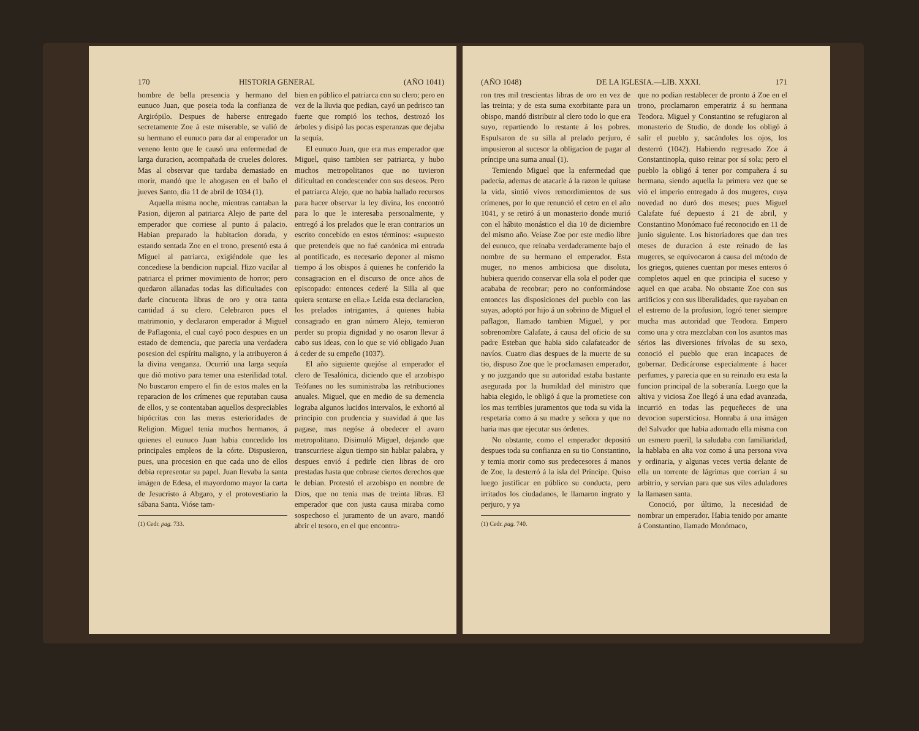170 HISTORIA GENERAL (AÑO 1041)
hombre de bella presencia y hermano del eunuco Juan, que poseia toda la confianza de Argirópilo. Despues de haberse entregado secretamente Zoe á este miserable, se valió de su hermano el eunuco para dar al emperador un veneno lento que le causó una enfermedad de larga duracion, acompañada de crueles dolores. Mas al observar que tardaba demasiado en morir, mandó que le ahogasen en el baño el jueves Santo, dia 11 de abril de 1034 (1).
Aquella misma noche, mientras cantaban la Pasion, dijeron al patriarca Alejo de parte del emperador que corriese al punto á palacio. Habian preparado la habitacion dorada, y estando sentada Zoe en el trono, presentó esta á Miguel al patriarca, exigiéndole que les concediese la bendicion nupcial. Hizo vacilar al patriarca el primer movimiento de horror; pero quedaron allanadas todas las dificultades con darle cincuenta libras de oro y otra tanta cantidad á su clero. Celebraron pues el matrimonio, y declararon emperador á Miguel de Paflagonia, el cual cayó poco despues en un estado de demencia, que parecia una verdadera posesion del espíritu maligno, y la atribuyeron á la divina venganza. Ocurrió una larga sequía que dió motivo para temer una esterilidad total. No buscaron empero el fin de estos males en la reparacion de los crímenes que reputaban causa de ellos, y se contentaban aquellos despreciables hipócritas con las meras esterioridades de Religion. Miguel tenia muchos hermanos, á quienes el eunuco Juan habia concedido los principales empleos de la córte. Dispusieron, pues, una procesion en que cada uno de ellos debia representar su papel. Juan llevaba la santa imágen de Edesa, el mayordomo mayor la carta de Jesucristo á Abgaro, y el protovestiario la sábana Santa. Vióse tam-
(1) Cedr. pag. 733.
bien en público el patriarca con su clero; pero en vez de la lluvia que pedian, cayó un pedrisco tan fuerte que rompió los techos, destrozó los árboles y disipó las pocas esperanzas que dejaba la sequía.
El eunuco Juan, que era mas emperador que Miguel, quiso tambien ser patriarca, y hubo muchos metropolitanos que no tuvieron dificultad en condescender con sus deseos. Pero el patriarca Alejo, que no habia hallado recursos para hacer observar la ley divina, los encontró para lo que le interesaba personalmente, y entregó á los prelados que le eran contrarios un escrito concebido en estos términos: «supuesto que pretendeis que no fué canónica mi entrada al pontificado, es necesario deponer al mismo tiempo á los obispos á quienes he conferido la consagracion en el discurso de once años de episcopado: entonces cederé la Silla al que quiera sentarse en ella.» Leida esta declaracion, los prelados intrigantes, á quienes habia consagrado en gran número Alejo, temieron perder su propia dignidad y no osaron llevar á cabo sus ideas, con lo que se vió obligado Juan á ceder de su empeño (1037).
El año siguiente quejóse al emperador el clero de Tesalónica, diciendo que el arzobispo Teófanes no les suministraba las retribuciones anuales. Miguel, que en medio de su demencia lograba algunos lucidos intervalos, le exhortó al principio con prudencia y suavidad á que las pagase, mas negóse á obedecer el avaro metropolitano. Disimuló Miguel, dejando que transcurriese algun tiempo sin hablar palabra, y despues envió á pedirle cien libras de oro prestadas hasta que cobrase ciertos derechos que le debian. Protestó el arzobispo en nombre de Dios, que no tenia mas de treinta libras. El emperador que con justa causa miraba como sospechoso el juramento de un avaro, mandó abrir el tesoro, en el que encontra-
(AÑO 1048) DE LA IGLESIA.—LIB. XXXI. 171
ron tres mil trescientas libras de oro en vez de las treinta; y de esta suma exorbitante para un obispo, mandó distribuir al clero todo lo que era suyo, repartiendo lo restante á los pobres. Espulsaron de su silla al prelado perjuro, é impusieron al sucesor la obligacion de pagar al príncipe una suma anual (1).
Temiendo Miguel que la enfermedad que padecia, ademas de atacarle á la razon le quitase la vida, sintió vivos remordimientos de sus crímenes, por lo que renunció el cetro en el año 1041, y se retiró á un monasterio donde murió con el hábito monástico el dia 10 de diciembre del mismo año. Veíase Zoe por este medio libre del eunuco, que reinaba verdaderamente bajo el nombre de su hermano el emperador. Esta muger, no menos ambiciosa que disoluta, hubiera querido conservar ella sola el poder que acababa de recobrar; pero no conformándose entonces las disposiciones del pueblo con las suyas, adoptó por hijo á un sobrino de Miguel el paflagon, llamado tambien Miguel, y por sobrenombre Calafate, á causa del oficio de su padre Esteban que habia sido calafateador de navíos. Cuatro dias despues de la muerte de su tio, dispuso Zoe que le proclamasen emperador, y no juzgando que su autoridad estaba bastante asegurada por la humildad del ministro que habia elegido, le obligó á que la prometiese con los mas terribles juramentos que toda su vida la respetaria como á su madre y señora y que no haria mas que ejecutar sus órdenes.
No obstante, como el emperador depositó despues toda su confianza en su tio Constantino, y temia morir como sus predecesores á manos de Zoe, la desterró á la isla del Príncipe. Quiso luego justificar en público su conducta, pero irritados los ciudadanos, le llamaron ingrato y perjuro, y ya
(1) Cedr. pag. 740.
que no podian restablecer de pronto á Zoe en el trono, proclamaron emperatriz á su hermana Teodora. Miguel y Constantino se refugiaron al monasterio de Studio, de donde los obligó á salir el pueblo y, sacándoles los ojos, los desterró (1042). Habiendo regresado Zoe á Constantinopla, quiso reinar por sí sola; pero el pueblo la obligó á tener por compañera á su hermana, siendo aquella la primera vez que se vió el imperio entregado á dos mugeres, cuya novedad no duró dos meses; pues Miguel Calafate fué depuesto á 21 de abril, y Constantino Monómaco fué reconocido en 11 de junio siguiente. Los historiadores que dan tres meses de duracion á este reinado de las mugeres, se equivocaron á causa del método de los griegos, quienes cuentan por meses enteros ó completos aquel en que principia el suceso y aquel en que acaba. No obstante Zoe con sus artificios y con sus liberalidades, que rayaban en el estremo de la profusion, logró tener siempre mucha mas autoridad que Teodora. Empero como una y otra mezclaban con los asuntos mas sérios las diversiones frívolas de su sexo, conoció el pueblo que eran incapaces de gobernar. Dedicáronse especialmente á hacer perfumes, y parecia que en su reinado era esta la funcion principal de la soberanía. Luego que la altiva y viciosa Zoe llegó á una edad avanzada, incurrió en todas las pequeñeces de una devocion supersticiosa. Honraba á una imágen del Salvador que habia adornado ella misma con un esmero pueril, la saludaba con familiaridad, la hablaba en alta voz como á una persona viva y ordinaria, y algunas veces vertia delante de ella un torrente de lágrimas que corrian á su arbitrio, y servian para que sus viles aduladores la llamasen santa.
Conoció, por último, la necesidad de nombrar un emperador. Habia tenido por amante á Constantino, llamado Monómaco,